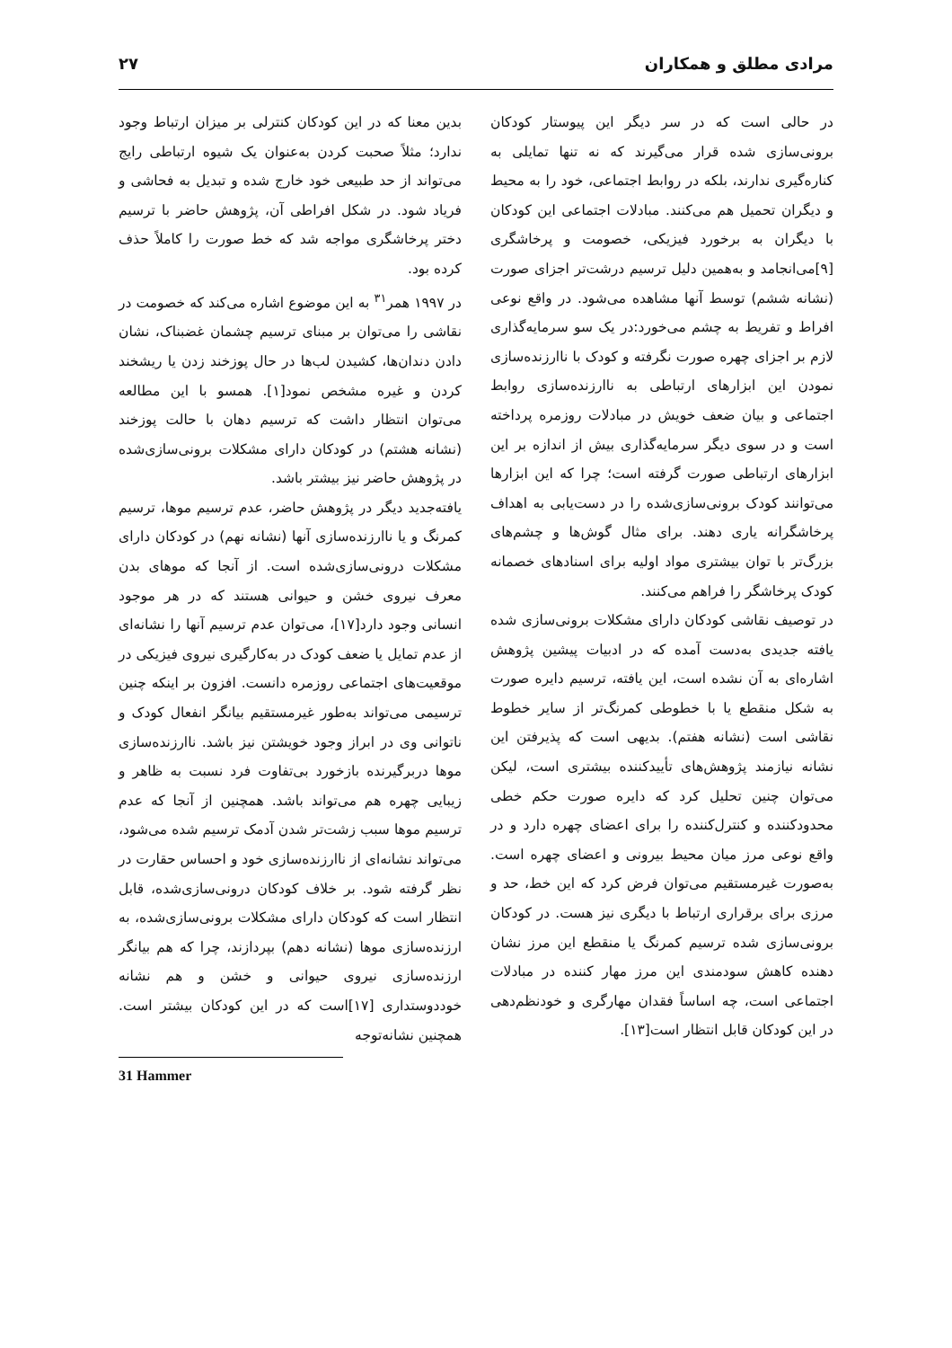مرادی مطلق و همکاران ۲۷
در حالی است که در سر دیگر این پیوستار کودکان برونی‌سازی شده قرار می‌گیرند که نه تنها تمایلی به کناره‌گیری ندارند، بلکه در روابط اجتماعی، خود را به محیط و دیگران تحمیل هم می‌کنند. مبادلات اجتماعی این کودکان با دیگران به برخورد فیزیکی، خصومت و پرخاشگری [۹]می‌انجامد و به‌همین دلیل ترسیم درشت‌تر اجزای صورت (نشانه ششم) توسط آنها مشاهده می‌شود. در واقع نوعی افراط و تفریط به چشم می‌خورد:در یک سو سرمایه‌گذاری لازم بر اجزای چهره صورت نگرفته و کودک با ناارزنده‌سازی نمودن این ابزارهای ارتباطی به ناارزنده‌سازی روابط اجتماعی و بیان ضعف خویش در مبادلات روزمره پرداخته است و در سوی دیگر سرمایه‌گذاری بیش از اندازه بر این ابزارهای ارتباطی صورت گرفته است؛ چرا که این ابزارها می‌توانند کودک برونی‌سازی‌شده را در دست‌یابی به اهداف پرخاشگرانه یاری دهند. برای مثال گوش‌ها و چشم‌های بزرگ‌تر با توان بیشتری مواد اولیه برای اسنادهای خصمانه کودک پرخاشگر را فراهم می‌کنند.
در توصیف نقاشی کودکان دارای مشکلات برونی‌سازی شده یافته جدیدی به‌دست آمده که در ادبیات پیشین پژوهش اشاره‌ای به آن نشده است، این یافته، ترسیم دایره صورت به شکل منقطع یا با خطوطی کمرنگ‌تر از سایر خطوط نقاشی است (نشانه هفتم). بدیهی است که پذیرفتن این نشانه نیازمند پژوهش‌های تأییدکننده بیشتری است، لیکن می‌توان چنین تحلیل کرد که دایره صورت حکم خطی محدودکننده و کنترل‌کننده را برای اعضای چهره دارد و در واقع نوعی مرز میان محیط بیرونی و اعضای چهره است. به‌صورت غیرمستقیم می‌توان فرض کرد که این خط، حد و مرزی برای برقراری ارتباط با دیگری نیز هست. در کودکان برونی‌سازی شده ترسیم کمرنگ یا منقطع این مرز نشان دهنده کاهش سودمندی این مرز مهار کننده در مبادلات اجتماعی است، چه اساساً فقدان مهارگری و خودنظم‌دهی در این کودکان قابل انتظار است[۱۳].
بدین معنا که در این کودکان کنترلی بر میزان ارتباط وجود ندارد؛ مثلاً صحبت کردن به‌عنوان یک شیوه ارتباطی رایج می‌تواند از حد طبیعی خود خارج شده و تبدیل به فحاشی و فریاد شود. در شکل افراطی آن، پژوهش حاضر با ترسیم دختر پرخاشگری مواجه شد که خط صورت را کاملاً حذف کرده بود.
در ۱۹۹۷ همر<sup>۳۱</sup> به این موضوع اشاره می‌کند که خصومت در نقاشی را می‌توان بر مبنای ترسیم چشمان غضبناک، نشان دادن دندان‌ها، کشیدن لب‌ها در حال پوزخند زدن یا ریشخند کردن و غیره مشخص نمود[۱]. همسو با این مطالعه می‌توان انتظار داشت که ترسیم دهان با حالت پوزخند (نشانه هشتم) در کودکان دارای مشکلات برونی‌سازی‌شده در پژوهش حاضر نیز بیشتر باشد.
یافته‌جدید دیگر در پژوهش حاضر، عدم ترسیم موها، ترسیم کمرنگ و یا ناارزنده‌سازی آنها (نشانه نهم) در کودکان دارای مشکلات درونی‌سازی‌شده است. از آنجا که موهای بدن معرف نیروی خشن و حیوانی هستند که در هر موجود انسانی وجود دارد[۱۷]، می‌توان عدم ترسیم آنها را نشانه‌ای از عدم تمایل یا ضعف کودک در به‌کارگیری نیروی فیزیکی در موقعیت‌های اجتماعی روزمره دانست. افزون بر اینکه چنین ترسیمی می‌تواند به‌طور غیرمستقیم بیانگر انفعال کودک و ناتوانی وی در ابراز وجود خویشتن نیز باشد. ناارزنده‌سازی موها دربرگیرنده بازخورد بی‌تفاوت فرد نسبت به ظاهر و زیبایی چهره هم می‌تواند باشد. همچنین از آنجا که عدم ترسیم موها سبب زشت‌تر شدن آدمک ترسیم شده می‌شود، می‌تواند نشانه‌ای از ناارزنده‌سازی خود و احساس حقارت در نظر گرفته شود. بر خلاف کودکان درونی‌سازی‌شده، قابل انتظار است که کودکان دارای مشکلات برونی‌سازی‌شده، به ارزنده‌سازی موها (نشانه دهم) بپردازند، چرا که هم بیانگر ارزنده‌سازی نیروی حیوانی و خشن و هم نشانه خوددوستداری [۱۷]است که در این کودکان بیشتر است. همچنین نشانه‌توجه
31 Hammer